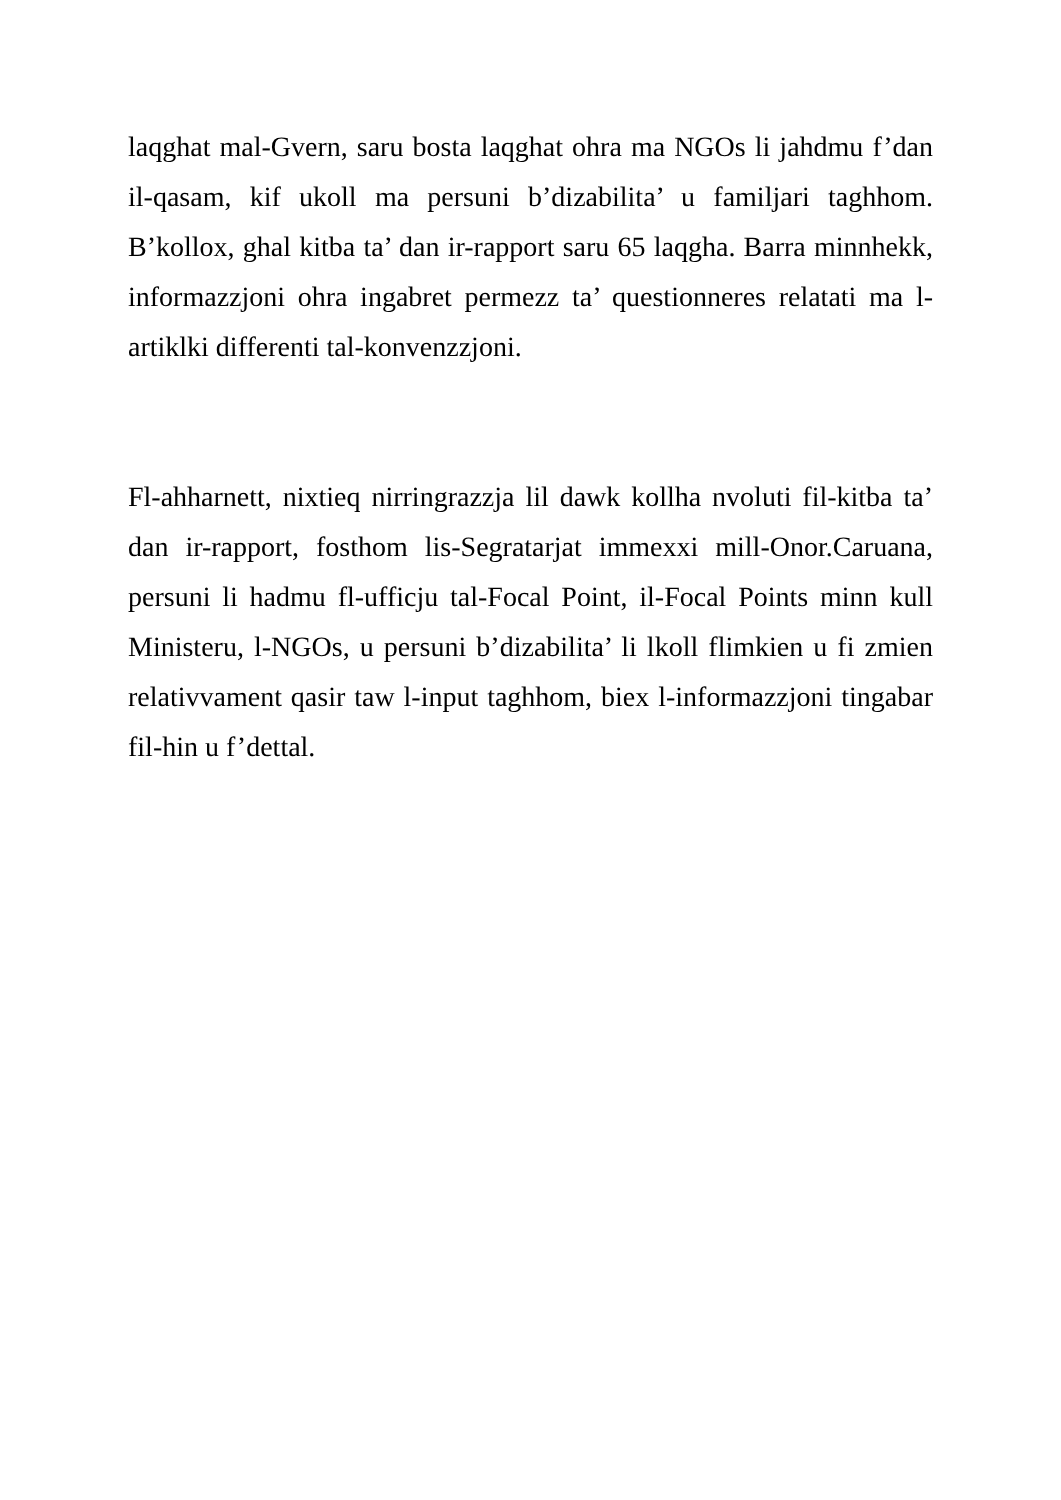laqghat mal-Gvern, saru bosta laqghat ohra ma NGOs li jahdmu f’dan il-qasam, kif ukoll ma persuni b’dizabilita’ u familjari taghhom. B’kollox, ghal kitba ta’ dan ir-rapport saru 65 laqgha. Barra minnhekk, informazzjoni ohra ingabret permezz ta’ questionneres relatati ma l-artiklki differenti tal-konvenzzjoni.
Fl-ahharnett, nixtieq nirringrazzja lil dawk kollha nvoluti fil-kitba ta’ dan ir-rapport, fosthom lis-Segratarjat immexxi mill-Onor.Caruana, persuni li hadmu fl-ufficju tal-Focal Point, il-Focal Points minn kull Ministeru, l-NGOs, u persuni b’dizabilita’ li lkoll flimkien u fi zmien relativvament qasir taw l-input taghhom, biex l-informazzjoni tingabar fil-hin u f’dettal.